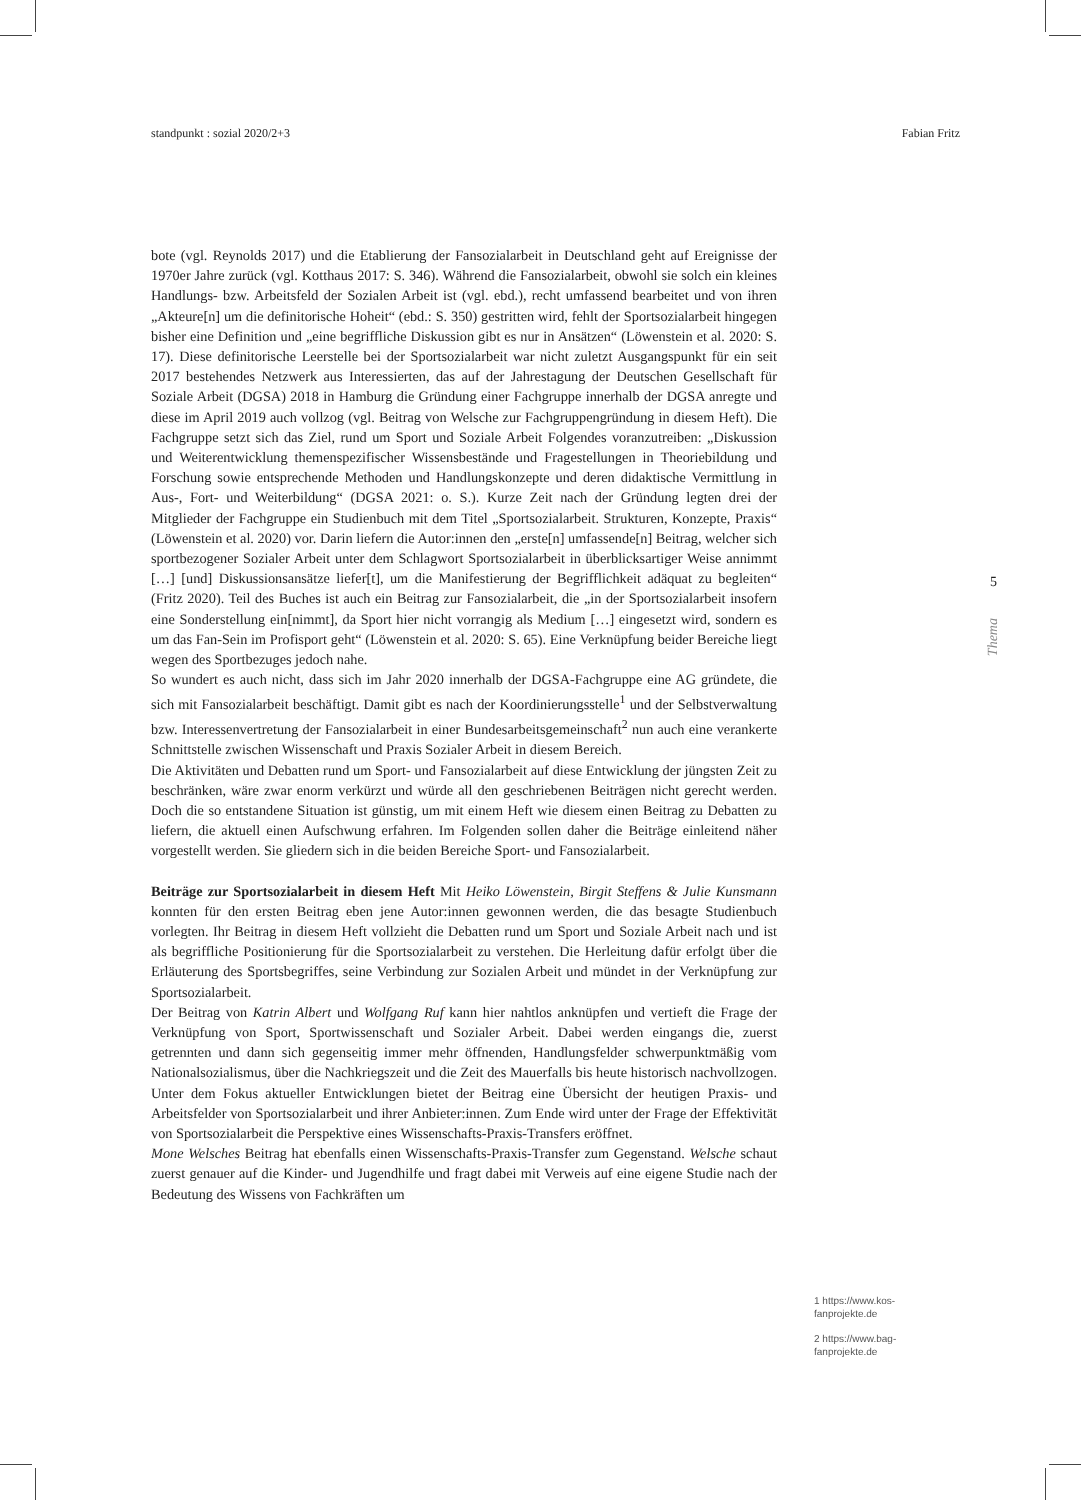standpunkt : sozial 2020/2+3 Fabian Fritz
bote (vgl. Reynolds 2017) und die Etablierung der Fansozialarbeit in Deutschland geht auf Ereignisse der 1970er Jahre zurück (vgl. Kotthaus 2017: S. 346). Während die Fansozialarbeit, obwohl sie solch ein kleines Handlungs- bzw. Arbeitsfeld der Sozialen Arbeit ist (vgl. ebd.), recht umfassend bearbeitet und von ihren „Akteure[n] um die definitorische Hoheit“ (ebd.: S. 350) gestritten wird, fehlt der Sportsozialarbeit hingegen bisher eine Definition und „eine begriffliche Diskussion gibt es nur in Ansätzen“ (Löwenstein et al. 2020: S. 17). Diese definitorische Leerstelle bei der Sportsozialarbeit war nicht zuletzt Ausgangspunkt für ein seit 2017 bestehendes Netzwerk aus Interessierten, das auf der Jahrestagung der Deutschen Gesellschaft für Soziale Arbeit (DGSA) 2018 in Hamburg die Gründung einer Fachgruppe innerhalb der DGSA anregte und diese im April 2019 auch vollzog (vgl. Beitrag von Welsche zur Fachgruppengründung in diesem Heft). Die Fachgruppe setzt sich das Ziel, rund um Sport und Soziale Arbeit Folgendes voranzutreiben: „Diskussion und Weiterentwicklung themenspezifischer Wissensbestände und Fragestellungen in Theoriebildung und Forschung sowie entsprechende Methoden und Handlungskonzepte und deren didaktische Vermittlung in Aus-, Fort- und Weiterbildung“ (DGSA 2021: o. S.). Kurze Zeit nach der Gründung legten drei der Mitglieder der Fachgruppe ein Studienbuch mit dem Titel „Sportsozialarbeit. Strukturen, Konzepte, Praxis“ (Löwenstein et al. 2020) vor. Darin liefern die Autor:innen den „erste[n] umfassende[n] Beitrag, welcher sich sportbezogener Sozialer Arbeit unter dem Schlagwort Sportsozialarbeit in überblicksartiger Weise annimmt […] [und] Diskussionsansätze liefer[t], um die Manifestierung der Begrifflichkeit adäquat zu begleiten“ (Fritz 2020). Teil des Buches ist auch ein Beitrag zur Fansozialarbeit, die „in der Sportsozialarbeit insofern eine Sonderstellung ein[nimmt], da Sport hier nicht vorrangig als Medium […] eingesetzt wird, sondern es um das Fan-Sein im Profisport geht“ (Löwenstein et al. 2020: S. 65). Eine Verknüpfung beider Bereiche liegt wegen des Sportbezuges jedoch nahe.
So wundert es auch nicht, dass sich im Jahr 2020 innerhalb der DGSA-Fachgruppe eine AG gründete, die sich mit Fansozialarbeit beschäftigt. Damit gibt es nach der Koordinierungsstelle<sup>1</sup> und der Selbstverwaltung bzw. Interessenvertretung der Fansozialarbeit in einer Bundesarbeitsgemeinschaft<sup>2</sup> nun auch eine verankerte Schnittstelle zwischen Wissenschaft und Praxis Sozialer Arbeit in diesem Bereich.
Die Aktivitäten und Debatten rund um Sport- und Fansozialarbeit auf diese Entwicklung der jüngsten Zeit zu beschränken, wäre zwar enorm verkürzt und würde all den geschriebenen Beiträgen nicht gerecht werden. Doch die so entstandene Situation ist günstig, um mit einem Heft wie diesem einen Beitrag zu Debatten zu liefern, die aktuell einen Aufschwung erfahren. Im Folgenden sollen daher die Beiträge einleitend näher vorgestellt werden. Sie gliedern sich in die beiden Bereiche Sport- und Fansozialarbeit.
Beiträge zur Sportsozialarbeit in diesem Heft Mit Heiko Löwenstein, Birgit Steffens & Julie Kunsmann konnten für den ersten Beitrag eben jene Autor:innen gewonnen werden, die das besagte Studienbuch vorlegten. Ihr Beitrag in diesem Heft vollzieht die Debatten rund um Sport und Soziale Arbeit nach und ist als begriffliche Positionierung für die Sportsozialarbeit zu verstehen. Die Herleitung dafür erfolgt über die Erläuterung des Sportsbegriffes, seine Verbindung zur Sozialen Arbeit und mündet in der Verknüpfung zur Sportsozialarbeit.
Der Beitrag von Katrin Albert und Wolfgang Ruf kann hier nahtlos anknüpfen und vertieft die Frage der Verknüpfung von Sport, Sportwissenschaft und Sozialer Arbeit. Dabei werden eingangs die, zuerst getrennten und dann sich gegenseitig immer mehr öffnenden, Handlungsfelder schwerpunktmäßig vom Nationalsozialismus, über die Nachkriegszeit und die Zeit des Mauerfalls bis heute historisch nachvollzogen. Unter dem Fokus aktueller Entwicklungen bietet der Beitrag eine Übersicht der heutigen Praxis- und Arbeitsfelder von Sportsozialarbeit und ihrer Anbieter:innen. Zum Ende wird unter der Frage der Effektivität von Sportsozialarbeit die Perspektive eines Wissenschafts-Praxis-Transfers eröffnet.
Mone Welsches Beitrag hat ebenfalls einen Wissenschafts-Praxis-Transfer zum Gegenstand. Welsche schaut zuerst genauer auf die Kinder- und Jugendhilfe und fragt dabei mit Verweis auf eine eigene Studie nach der Bedeutung des Wissens von Fachkräften um
5
Thema
1 https://www.kos-fanprojekte.de
2 https://www.bag-fanprojekte.de